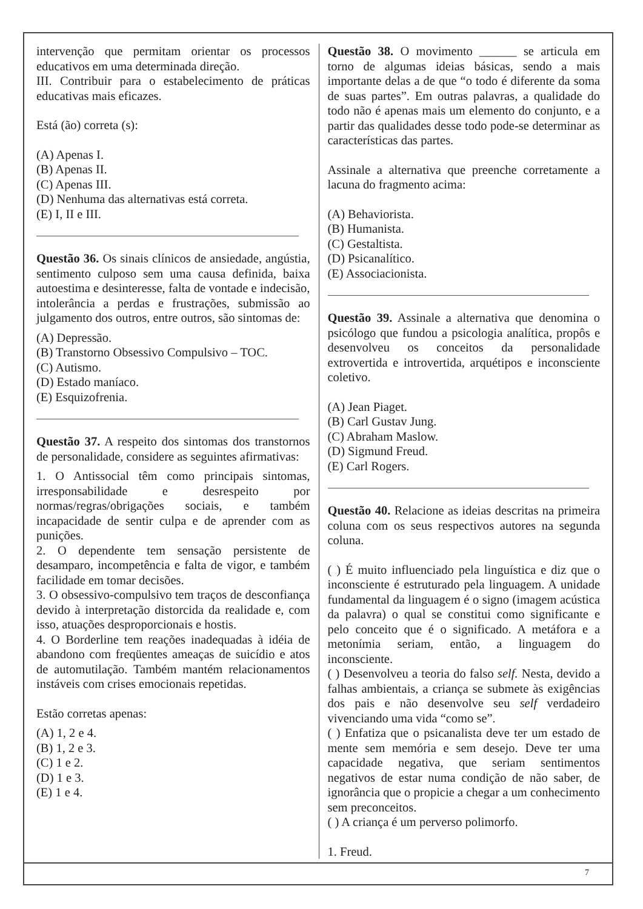7
intervenção que permitam orientar os processos educativos em uma determinada direção.
III. Contribuir para o estabelecimento de práticas educativas mais eficazes.
Está (ão) correta (s):
(A) Apenas I.
(B) Apenas II.
(C) Apenas III.
(D) Nenhuma das alternativas está correta.
(E) I, II e III.
Questão 36. Os sinais clínicos de ansiedade, angústia, sentimento culposo sem uma causa definida, baixa autoestima e desinteresse, falta de vontade e indecisão, intolerância a perdas e frustrações, submissão ao julgamento dos outros, entre outros, são sintomas de:
(A) Depressão.
(B) Transtorno Obsessivo Compulsivo – TOC.
(C) Autismo.
(D) Estado maníaco.
(E) Esquizofrenia.
Questão 37. A respeito dos sintomas dos transtornos de personalidade, considere as seguintes afirmativas:
1. O Antissocial têm como principais sintomas, irresponsabilidade e desrespeito por normas/regras/obrigações sociais, e também incapacidade de sentir culpa e de aprender com as punições.
2. O dependente tem sensação persistente de desamparo, incompetência e falta de vigor, e também facilidade em tomar decisões.
3. O obsessivo-compulsivo tem traços de desconfiança devido à interpretação distorcida da realidade e, com isso, atuações desproporcionais e hostis.
4. O Borderline tem reações inadequadas à idéia de abandono com freqüentes ameaças de suicídio e atos de automutilação. Também mantém relacionamentos instáveis com crises emocionais repetidas.
Estão corretas apenas:
(A) 1, 2 e 4.
(B) 1, 2 e 3.
(C) 1 e 2.
(D) 1 e 3.
(E) 1 e 4.
Questão 38. O movimento ______ se articula em torno de algumas ideias básicas, sendo a mais importante delas a de que “o todo é diferente da soma de suas partes”. Em outras palavras, a qualidade do todo não é apenas mais um elemento do conjunto, e a partir das qualidades desse todo pode-se determinar as características das partes.
Assinale a alternativa que preenche corretamente a lacuna do fragmento acima:
(A) Behaviorista.
(B) Humanista.
(C) Gestaltista.
(D) Psicanalítico.
(E) Associacionista.
Questão 39. Assinale a alternativa que denomina o psicólogo que fundou a psicologia analítica, propôs e desenvolveu os conceitos da personalidade extrovertida e introvertida, arquétipos e inconsciente coletivo.
(A) Jean Piaget.
(B) Carl Gustav Jung.
(C) Abraham Maslow.
(D) Sigmund Freud.
(E) Carl Rogers.
Questão 40. Relacione as ideias descritas na primeira coluna com os seus respectivos autores na segunda coluna.
( ) É muito influenciado pela linguística e diz que o inconsciente é estruturado pela linguagem. A unidade fundamental da linguagem é o signo (imagem acústica da palavra) o qual se constitui como significante e pelo conceito que é o significado. A metáfora e a metonímia seriam, então, a linguagem do inconsciente.
( ) Desenvolveu a teoria do falso self. Nesta, devido a falhas ambientais, a criança se submete às exigências dos pais e não desenvolve seu self verdadeiro vivenciando uma vida “como se”.
( ) Enfatiza que o psicanalista deve ter um estado de mente sem memória e sem desejo. Deve ter uma capacidade negativa, que seriam sentimentos negativos de estar numa condição de não saber, de ignorância que o propicie a chegar a um conhecimento sem preconceitos.
( ) A criança é um perverso polimorfo.
1. Freud.